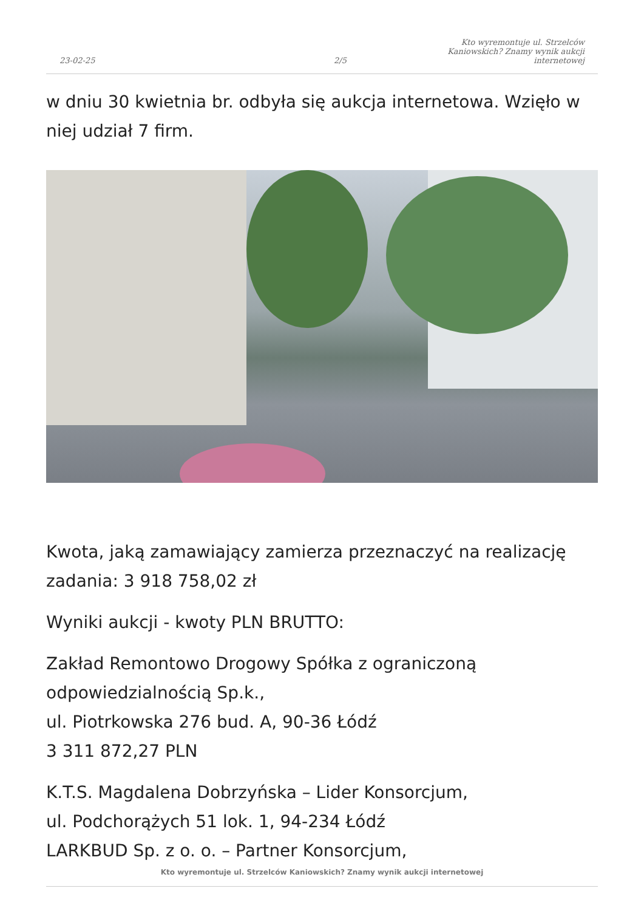23-02-25 2/5 Kto wyremontuje ul. Strzelców Kaniowskich? Znamy wynik aukcji internetowej
w dniu 30 kwietnia br. odbyła się aukcja internetowa. Wzięło w niej udział 7 firm.
Kwota, jaką zamawiający zamierza przeznaczyć na realizację zadania: 3 918 758,02 zł
Wyniki aukcji - kwoty PLN BRUTTO:
Zakład Remontowo Drogowy Spółka z ograniczoną odpowiedzialnością Sp.k.,
ul. Piotrkowska 276 bud. A, 90-36 Łódź
3 311 872,27 PLN
K.T.S. Magdalena Dobrzyńska – Lider Konsorcjum,
ul. Podchorążych 51 lok. 1, 94-234 Łódź
LARKBUD Sp. z o. o. – Partner Konsorcjum,
Kto wyremontuje ul. Strzelców Kaniowskich? Znamy wynik aukcji internetowej